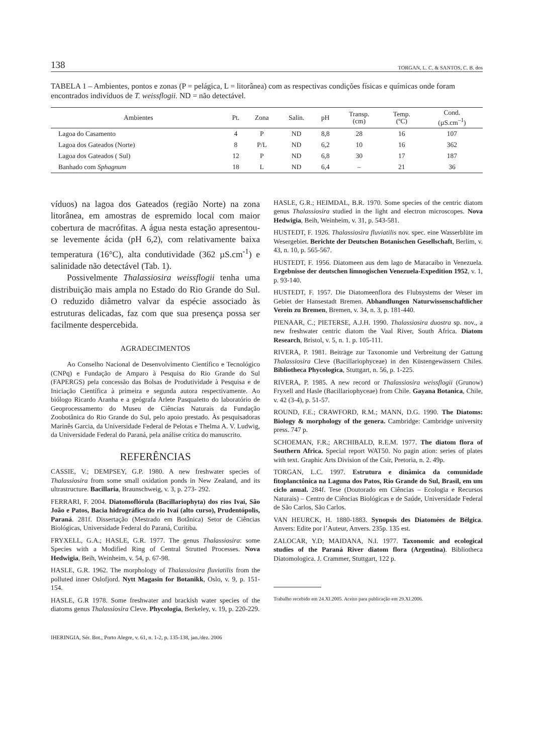138 TORGAN, L. C. & SANTOS, C. B. dos
TABELA 1 – Ambientes, pontos e zonas (P = pelágica, L = litorânea) com as respectivas condições físicas e químicas onde foram encontrados indivíduos de T. weissflogii. ND = não detectável.
| Ambientes | Pt. | Zona | Salin. | pH | Transp. (cm) | Temp. (ºC) | Cond. (µS.cm<sup>–1</sup>) |
| --- | --- | --- | --- | --- | --- | --- | --- |
| Lagoa do Casamento | 4 | P | ND | 8,8 | 28 | 16 | 107 |
| Lagoa dos Gateados (Norte) | 8 | P/L | ND | 6,2 | 10 | 16 | 362 |
| Lagoa dos Gateados ( Sul) | 12 | P | ND | 6,8 | 30 | 17 | 187 |
| Banhado com Sphagnum | 18 | L | ND | 6,4 | – | 21 | 36 |
víduos) na lagoa dos Gateados (região Norte) na zona litorânea, em amostras de espremido local com maior cobertura de macrófitas. A água nesta estação apresentou-se levemente ácida (pH 6,2), com relativamente baixa temperatura (16°C), alta condutividade (362 µS.cm<sup>-1</sup>) e salinidade não detectável (Tab. 1).
Possivelmente Thalassiosira weissflogii tenha uma distribuição mais ampla no Estado do Rio Grande do Sul. O reduzido diâmetro valvar da espécie associado às estruturas delicadas, faz com que sua presença possa ser facilmente despercebida.
AGRADECIMENTOS
Ao Conselho Nacional de Desenvolvimento Científico e Tecnológico (CNPq) e Fundação de Amparo à Pesquisa do Rio Grande do Sul (FAPERGS) pela concessão das Bolsas de Produtividade à Pesquisa e de Iniciação Científica à primeira e segunda autora respectivamente. Ao biólogo Ricardo Aranha e a geógrafa Arlete Pasqualetto do laboratório de Geoprocessamento do Museu de Ciências Naturais da Fundação Zoobotânica do Rio Grande do Sul, pelo apoio prestado. Às pesquisadoras Marinês Garcia, da Universidade Federal de Pelotas e Thelma A. V. Ludwig, da Universidade Federal do Paraná, pela análise crítica do manuscrito.
REFERÊNCIAS
CASSIE, V.; DEMPSEY, G.P. 1980. A new freshwater species of Thalassiosira from some small oxidation ponds in New Zealand, and its ultrastructure. Bacillaria, Braunschweig, v. 3, p. 273- 292.
FERRARI, F. 2004. Diatomoflórula (Bacillariophyta) dos rios Ivaí, São João e Patos, Bacia hidrográfica do rio Ivaí (alto curso), Prudentópolis, Paraná. 281f. Dissertação (Mestrado em Botânica) Setor de Ciências Biológicas, Universidade Federal do Paraná, Curitiba.
FRYXELL, G.A.; HASLE, G.R. 1977. The genus Thalassiosira: some Species with a Modified Ring of Central Strutted Processes. Nova Hedwigia, Beih, Weinheim, v. 54, p. 67-98.
HASLE, G.R. 1962. The morphology of Thalassiosira fluviatilis from the polluted inner Oslofjord. Nytt Magasin for Botanikk, Oslo, v. 9, p. 151-154.
HASLE, G.R 1978. Some freshwater and brackish water species of the diatoms genus Thalassiosira Cleve. Phycologia, Berkeley, v. 19, p. 220-229.
HASLE, G.R.; HEIMDAL, B.R. 1970. Some species of the centric diatom genus Thalassiosira studied in the light and electron microscopes. Nova Hedwigia, Beih, Weinheim, v. 31, p. 543-581.
HUSTEDT, F. 1926. Thalassiosira fluviatilis nov. spec. eine Wasserblüte im Wesergebiet. Berichte der Deutschen Botanischen Gesellschaft, Berlim, v. 43, n. 10, p. 565-567.
HUSTEDT, F. 1956. Diatomeen aus dem lago de Maracaibo in Venezuela. Ergebnisse der deutschen limnogischen Venezuela-Expedition 1952, v. 1, p. 93-140.
HUSTEDT, F. 1957. Die Diatomeenflora des Flubsystems der Weser im Gebiet der Hansestadt Bremen. Abhandlungen Naturwissenschaftlicher Verein zu Bremen, Bremen, v. 34, n. 3, p. 181-440.
PIENAAR, C.; PIETERSE, A.J.H. 1990. Thalassiosira duostra sp. nov., a new freshwater centric diatom the Vaal River, South Africa. Diatom Research, Bristol, v. 5, n. 1. p. 105-111.
RIVERA, P. 1981. Beiträge zur Taxonomie und Verbreitung der Gattung Thalassiosira Cleve (Bacillariophyceae) in den Küstengewässern Chiles. Bibliotheca Phycologica, Stuttgart, n. 56, p. 1-225.
RIVERA, P. 1985. A new record or Thalassiosira weissflogii (Grunow) Fryxell and Hasle (Bacillariophyceae) from Chile. Gayana Botanica, Chile, v. 42 (3-4), p. 51-57.
ROUND, F.E.; CRAWFORD, R.M.; MANN, D.G. 1990. The Diatoms: Biology & morphology of the genera. Cambridge: Cambridge university press. 747 p.
SCHOEMAN, F.R.; ARCHIBALD, R.E.M. 1977. The diatom flora of Southern Africa. Special report WAT50. No pagin ation: series of plates with text. Graphic Arts Division of the Csir, Pretoria, n. 2. 49p.
TORGAN, L.C. 1997. Estrutura e dinâmica da comunidade fitoplanctônica na Laguna dos Patos, Rio Grande do Sul, Brasil, em um ciclo anual. 284f. Tese (Doutorado em Ciências – Ecologia e Recursos Naturais) – Centro de Ciências Biológicas e de Saúde, Universidade Federal de São Carlos, São Carlos.
VAN HEURCK, H. 1880-1883. Synopsis des Diatomées de Bélgica. Anvers: Edite por l’Auteur, Anvers. 235p. 135 est.
ZALOCAR, Y.D; MAIDANA, N.I. 1977. Taxonomic and ecological studies of the Paraná River diatom flora (Argentina). Bibliotheca Diatomologica. J. Crammer, Stuttgart, 122 p.
Trabalho recebido em 24.XI.2005. Aceito para publicação em 29.XI.2006.
IHERINGIA, Sér. Bot., Porto Alegre, v. 61, n. 1-2, p. 135-138, jan./dez. 2006